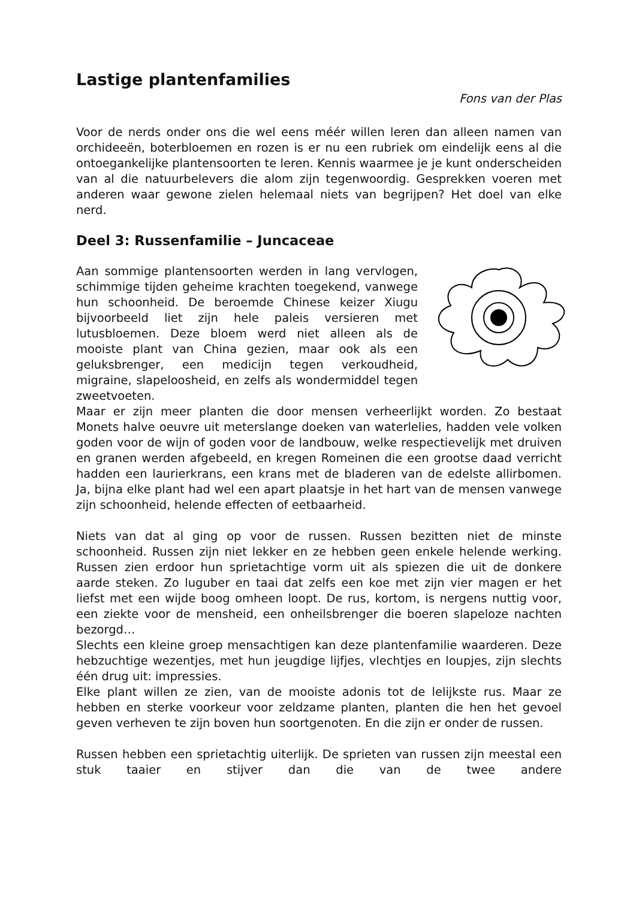Lastige plantenfamilies
Fons van der Plas
Voor de nerds onder ons die wel eens méér willen leren dan alleen namen van orchideeën, boterbloemen en rozen is er nu een rubriek om eindelijk eens al die ontoegankelijke plantensoorten te leren. Kennis waarmee je je kunt onderscheiden van al die natuurbelevers die alom zijn tegenwoordig. Gesprekken voeren met anderen waar gewone zielen helemaal niets van begrijpen? Het doel van elke nerd.
Deel 3: Russenfamilie – Juncaceae
Aan sommige plantensoorten werden in lang vervlogen, schimmige tijden geheime krachten toegekend, vanwege hun schoonheid. De beroemde Chinese keizer Xiugu bijvoorbeeld liet zijn hele paleis versieren met lutusbloemen. Deze bloem werd niet alleen als de mooiste plant van China gezien, maar ook als een geluksbrenger, een medicijn tegen verkoudheid, migraine, slapeloosheid, en zelfs als wondermiddel tegen zweetvoeten.
Maar er zijn meer planten die door mensen verheerlijkt worden. Zo bestaat Monets halve oeuvre uit meterslange doeken van waterlelies, hadden vele volken goden voor de wijn of goden voor de landbouw, welke respectievelijk met druiven en granen werden afgebeeld, en kregen Romeinen die een grootse daad verricht hadden een laurierkrans, een krans met de bladeren van de edelste allirbomen. Ja, bijna elke plant had wel een apart plaatsje in het hart van de mensen vanwege zijn schoonheid, helende effecten of eetbaarheid.
Niets van dat al ging op voor de russen. Russen bezitten niet de minste schoonheid. Russen zijn niet lekker en ze hebben geen enkele helende werking. Russen zien erdoor hun sprietachtige vorm uit als spiezen die uit de donkere aarde steken. Zo luguber en taai dat zelfs een koe met zijn vier magen er het liefst met een wijde boog omheen loopt. De rus, kortom, is nergens nuttig voor, een ziekte voor de mensheid, een onheilsbrenger die boeren slapeloze nachten bezorgd…
Slechts een kleine groep mensachtigen kan deze plantenfamilie waarderen. Deze hebzuchtige wezentjes, met hun jeugdige lijfjes, vlechtjes en loupjes, zijn slechts één drug uit: impressies.
Elke plant willen ze zien, van de mooiste adonis tot de lelijkste rus. Maar ze hebben en sterke voorkeur voor zeldzame planten, planten die hen het gevoel geven verheven te zijn boven hun soortgenoten. En die zijn er onder de russen.
Russen hebben een sprietachtig uiterlijk. De sprieten van russen zijn meestal een stuk taaier en stijver dan die van de twee andere